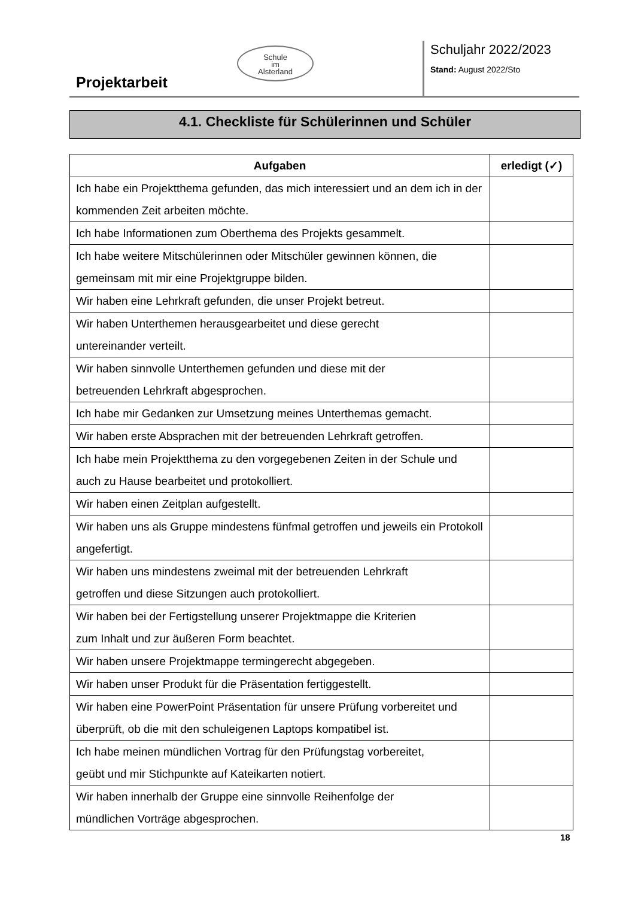Schule
im
Alsterland
Projektarbeit
Schuljahr 2022/2023
Stand: August 2022/Sto
4.1. Checkliste für Schülerinnen und Schüler
| Aufgaben | erledigt (✓) |
| --- | --- |
| Ich habe ein Projektthema gefunden, das mich interessiert und an dem ich in der kommenden Zeit arbeiten möchte. | |
| Ich habe Informationen zum Oberthema des Projekts gesammelt. | |
| Ich habe weitere Mitschülerinnen oder Mitschüler gewinnen können, die gemeinsam mit mir eine Projektgruppe bilden. | |
| Wir haben eine Lehrkraft gefunden, die unser Projekt betreut. | |
| Wir haben Unterthemen herausgearbeitet und diese gerecht untereinander verteilt. | |
| Wir haben sinnvolle Unterthemen gefunden und diese mit der betreuenden Lehrkraft abgesprochen. | |
| Ich habe mir Gedanken zur Umsetzung meines Unterthemas gemacht. | |
| Wir haben erste Absprachen mit der betreuenden Lehrkraft getroffen. | |
| Ich habe mein Projektthema zu den vorgegebenen Zeiten in der Schule und auch zu Hause bearbeitet und protokolliert. | |
| Wir haben einen Zeitplan aufgestellt. | |
| Wir haben uns als Gruppe mindestens fünfmal getroffen und jeweils ein Protokoll angefertigt. | |
| Wir haben uns mindestens zweimal mit der betreuenden Lehrkraft getroffen und diese Sitzungen auch protokolliert. | |
| Wir haben bei der Fertigstellung unserer Projektmappe die Kriterien zum Inhalt und zur äußeren Form beachtet. | |
| Wir haben unsere Projektmappe termingerecht abgegeben. | |
| Wir haben unser Produkt für die Präsentation fertiggestellt. | |
| Wir haben eine PowerPoint Präsentation für unsere Prüfung vorbereitet und überprüft, ob die mit den schuleigenen Laptops kompatibel ist. | |
| Ich habe meinen mündlichen Vortrag für den Prüfungstag vorbereitet, geübt und mir Stichpunkte auf Kateikarten notiert. | |
| Wir haben innerhalb der Gruppe eine sinnvolle Reihenfolge der mündlichen Vorträge abgesprochen. | |
18